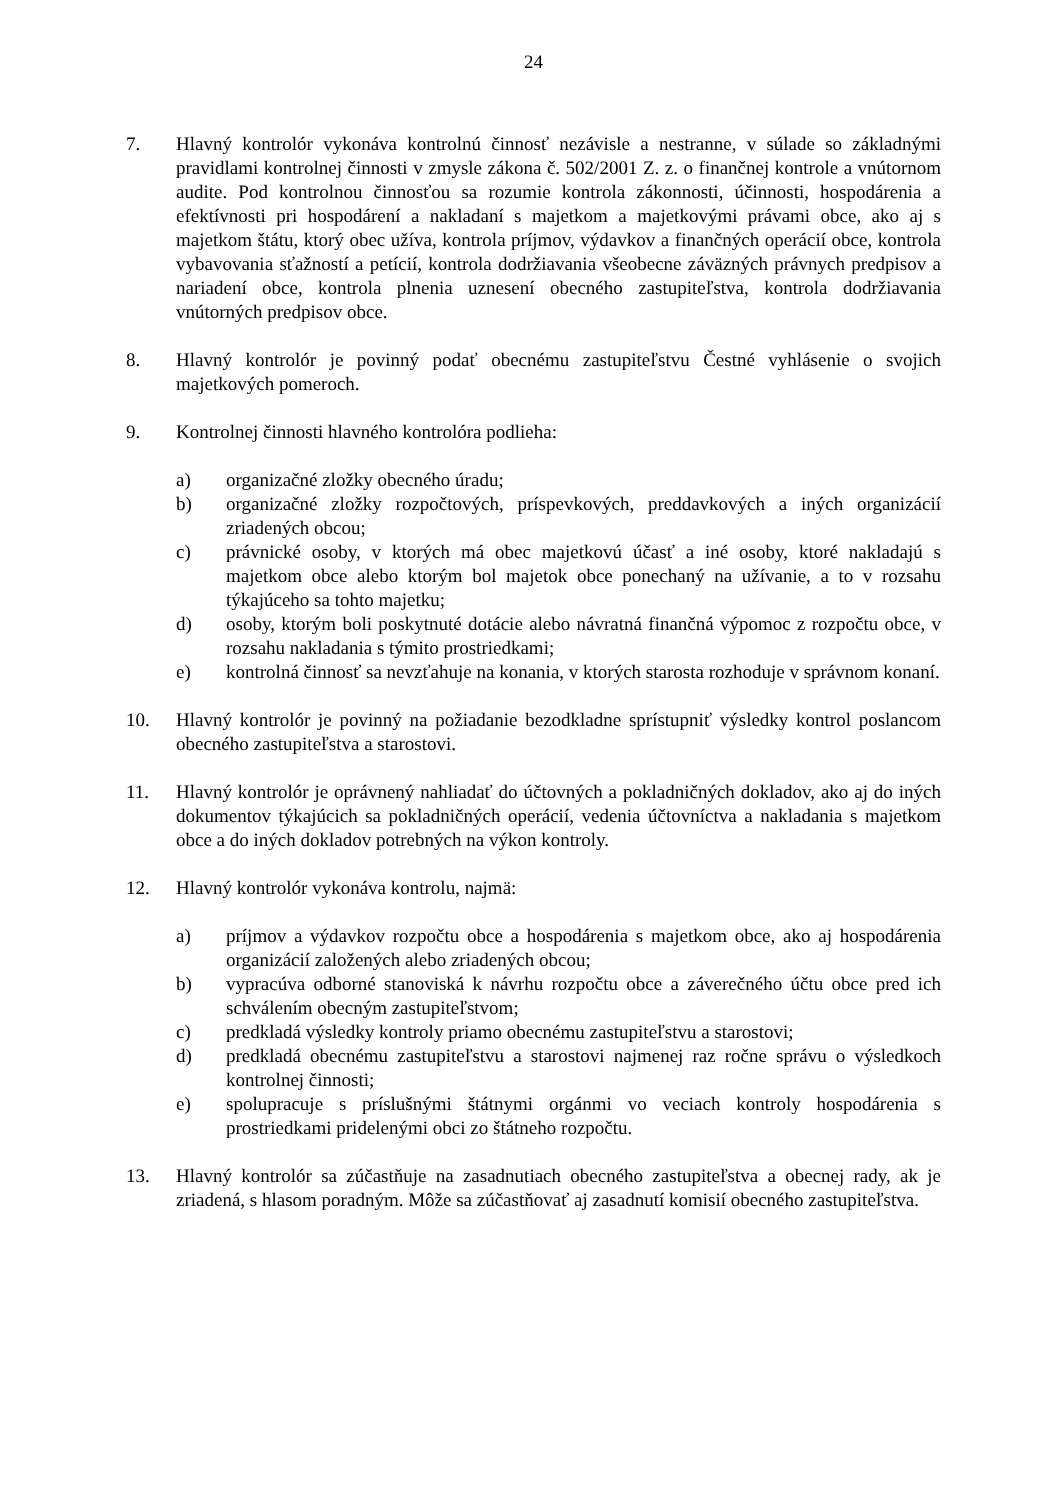24
7. Hlavný kontrolór vykonáva kontrolnú činnosť nezávisle a nestranne, v súlade so základnými pravidlami kontrolnej činnosti v zmysle zákona č. 502/2001 Z. z. o finančnej kontrole a vnútornom audite. Pod kontrolnou činnosťou sa rozumie kontrola zákonnosti, účinnosti, hospodárenia a efektívnosti pri hospodárení a nakladaní s majetkom a majetkovými právami obce, ako aj s majetkom štátu, ktorý obec užíva, kontrola príjmov, výdavkov a finančných operácií obce, kontrola vybavovania sťažností a petícií, kontrola dodržiavania všeobecne záväzných právnych predpisov a nariadení obce, kontrola plnenia uznesení obecného zastupiteľstva, kontrola dodržiavania vnútorných predpisov obce.
8. Hlavný kontrolór je povinný podať obecnému zastupiteľstvu Čestné vyhlásenie o svojich majetkových pomeroch.
9. Kontrolnej činnosti hlavného kontrolóra podlieha:
a) organizačné zložky obecného úradu;
b) organizačné zložky rozpočtových, príspevkových, preddavkových a iných organizácií zriadených obcou;
c) právnické osoby, v ktorých má obec majetkovú účasť a iné osoby, ktoré nakladajú s majetkom obce alebo ktorým bol majetok obce ponechaný na užívanie, a to v rozsahu týkajúceho sa tohto majetku;
d) osoby, ktorým boli poskytnuté dotácie alebo návratná finančná výpomoc z rozpočtu obce, v rozsahu nakladania s týmito prostriedkami;
e) kontrolná činnosť sa nevzťahuje na konania, v ktorých starosta rozhoduje v správnom konaní.
10. Hlavný kontrolór je povinný na požiadanie bezodkladne sprístupniť výsledky kontrol poslancom obecného zastupiteľstva a starostovi.
11. Hlavný kontrolór je oprávnený nahliadať do účtovných a pokladničných dokladov, ako aj do iných dokumentov týkajúcich sa pokladničných operácií, vedenia účtovníctva a nakladania s majetkom obce a do iných dokladov potrebných na výkon kontroly.
12. Hlavný kontrolór vykonáva kontrolu, najmä:
a) príjmov a výdavkov rozpočtu obce a hospodárenia s majetkom obce, ako aj hospodárenia organizácií založených alebo zriadených obcou;
b) vypracúva odborné stanoviská k návrhu rozpočtu obce a záverečného účtu obce pred ich schválením obecným zastupiteľstvom;
c) predkladá výsledky kontroly priamo obecnému zastupiteľstvu a starostovi;
d) predkladá obecnému zastupiteľstvu a starostovi najmenej raz ročne správu o výsledkoch kontrolnej činnosti;
e) spolupracuje s príslušnými štátnymi orgánmi vo veciach kontroly hospodárenia s prostriedkami pridelenými obci zo štátneho rozpočtu.
13. Hlavný kontrolór sa zúčastňuje na zasadnutiach obecného zastupiteľstva a obecnej rady, ak je zriadená, s hlasom poradným. Môže sa zúčastňovať aj zasadnutí komisií obecného zastupiteľstva.